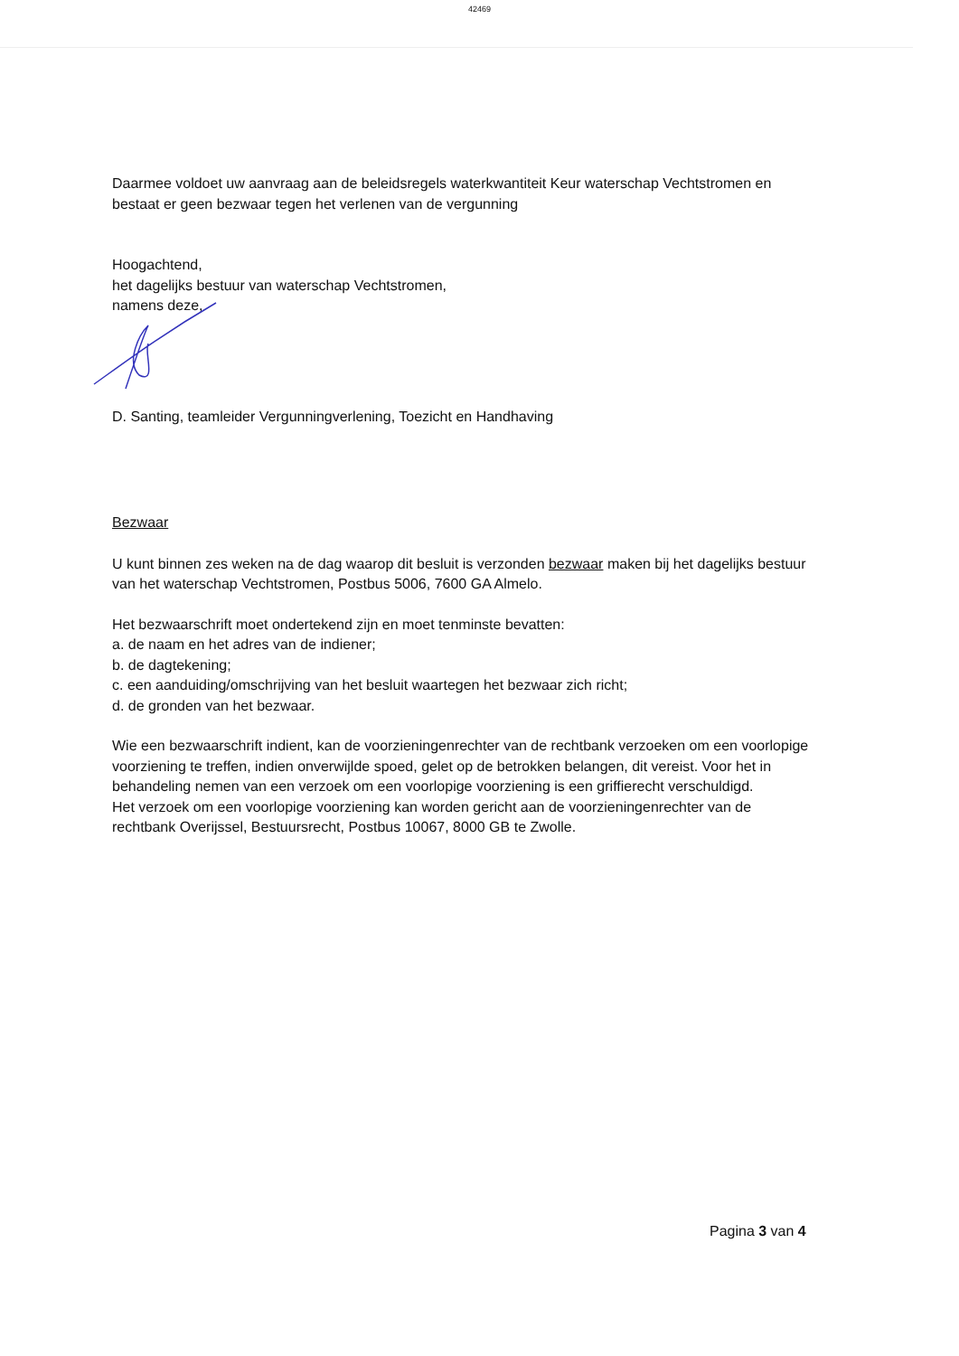42469
Daarmee voldoet uw aanvraag aan de beleidsregels waterkwantiteit Keur waterschap Vechtstromen en bestaat er geen bezwaar tegen het verlenen van de vergunning
Hoogachtend,
het dagelijks bestuur van waterschap Vechtstromen,
namens deze,
D. Santing, teamleider Vergunningverlening, Toezicht en Handhaving
Bezwaar
U kunt binnen zes weken na de dag waarop dit besluit is verzonden bezwaar maken bij het dagelijks bestuur van het waterschap Vechtstromen, Postbus 5006, 7600 GA Almelo.
Het bezwaarschrift moet ondertekend zijn en moet tenminste bevatten:
a. de naam en het adres van de indiener;
b. de dagtekening;
c. een aanduiding/omschrijving van het besluit waartegen het bezwaar zich richt;
d. de gronden van het bezwaar.
Wie een bezwaarschrift indient, kan de voorzieningenrechter van de rechtbank verzoeken om een voorlopige voorziening te treffen, indien onverwijlde spoed, gelet op de betrokken belangen, dit vereist. Voor het in behandeling nemen van een verzoek om een voorlopige voorziening is een griffierecht verschuldigd.
Het verzoek om een voorlopige voorziening kan worden gericht aan de voorzieningenrechter van de rechtbank Overijssel, Bestuursrecht, Postbus 10067, 8000 GB te Zwolle.
Pagina 3 van 4